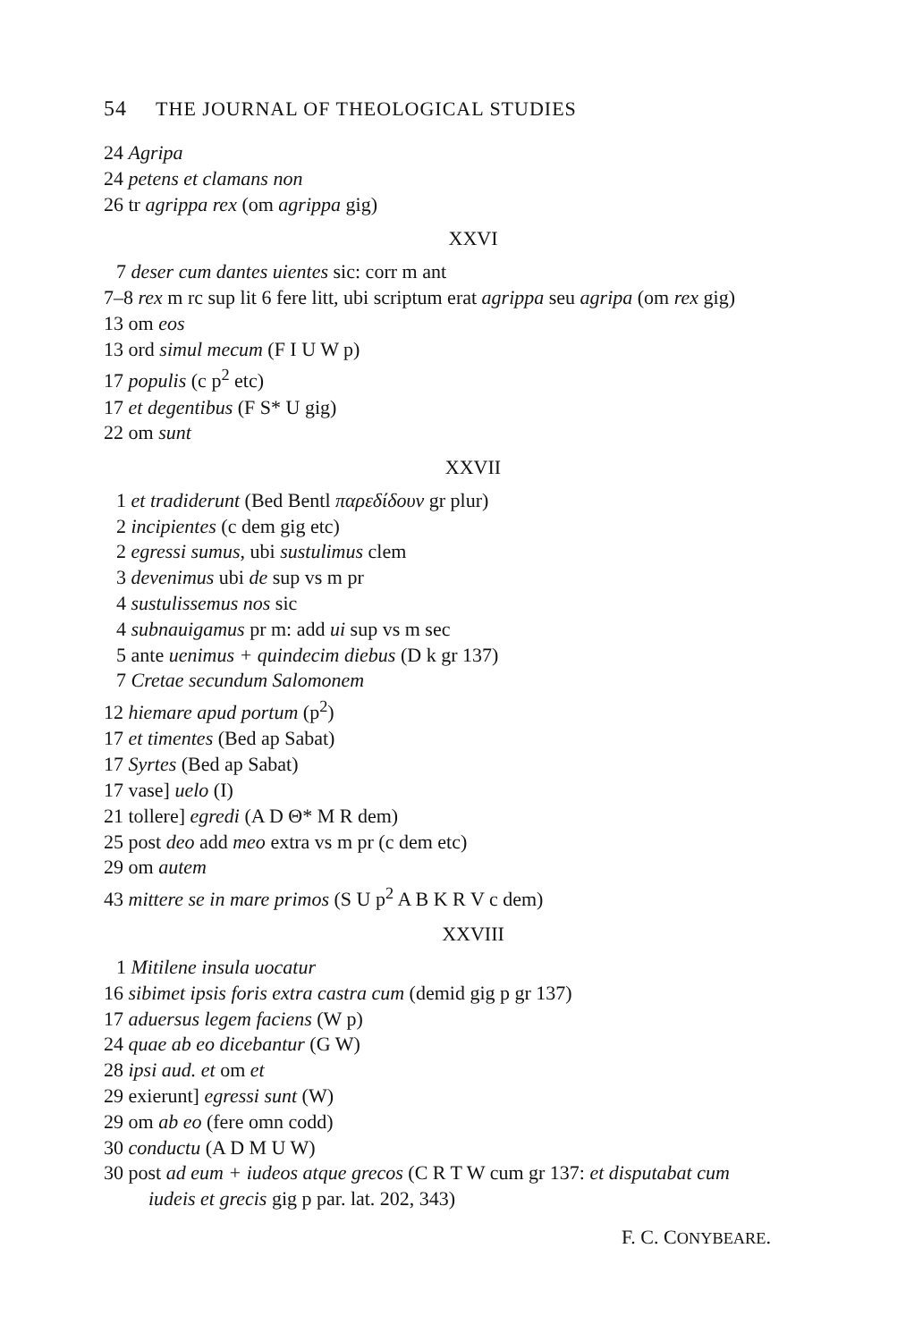54 THE JOURNAL OF THEOLOGICAL STUDIES
24 Agripa
24 petens et clamans non
26 tr agrippa rex (om agrippa gig)
XXVI
7 deser cum dantes uientes sic: corr m ant
7–8 rex m rc sup lit 6 fere litt, ubi scriptum erat agrippa seu agripa (om rex gig)
13 om eos
13 ord simul mecum (F I U W p)
17 populis (c p<sup>2</sup> etc)
17 et degentibus (F S* U gig)
22 om sunt
XXVII
1 et tradiderunt (Bed Bentl παρεδίδουν gr plur)
2 incipientes (c dem gig etc)
2 egressi sumus, ubi sustulimus clem
3 devenimus ubi de sup vs m pr
4 sustulissemus nos sic
4 subnauigamus pr m: add ui sup vs m sec
5 ante uenimus + quindecim diebus (D k gr 137)
7 Cretae secundum Salomonem
12 hiemare apud portum (p<sup>2</sup>)
17 et timentes (Bed ap Sabat)
17 Syrtes (Bed ap Sabat)
17 vase] uelo (I)
21 tollere] egredi (A D Θ* M R dem)
25 post deo add meo extra vs m pr (c dem etc)
29 om autem
43 mittere se in mare primos (S U p<sup>2</sup> A B K R V c dem)
XXVIII
1 Mitilene insula uocatur
16 sibimet ipsis foris extra castra cum (demid gig p gr 137)
17 aduersus legem faciens (W p)
24 quae ab eo dicebantur (G W)
28 ipsi aud. et om et
29 exierunt] egressi sunt (W)
29 om ab eo (fere omn codd)
30 conductu (A D M U W)
30 post ad eum + iudeos atque grecos (C R T W cum gr 137: et disputabat cum iudeis et grecis gig p par. lat. 202, 343)
F. C. CONYBEARE.